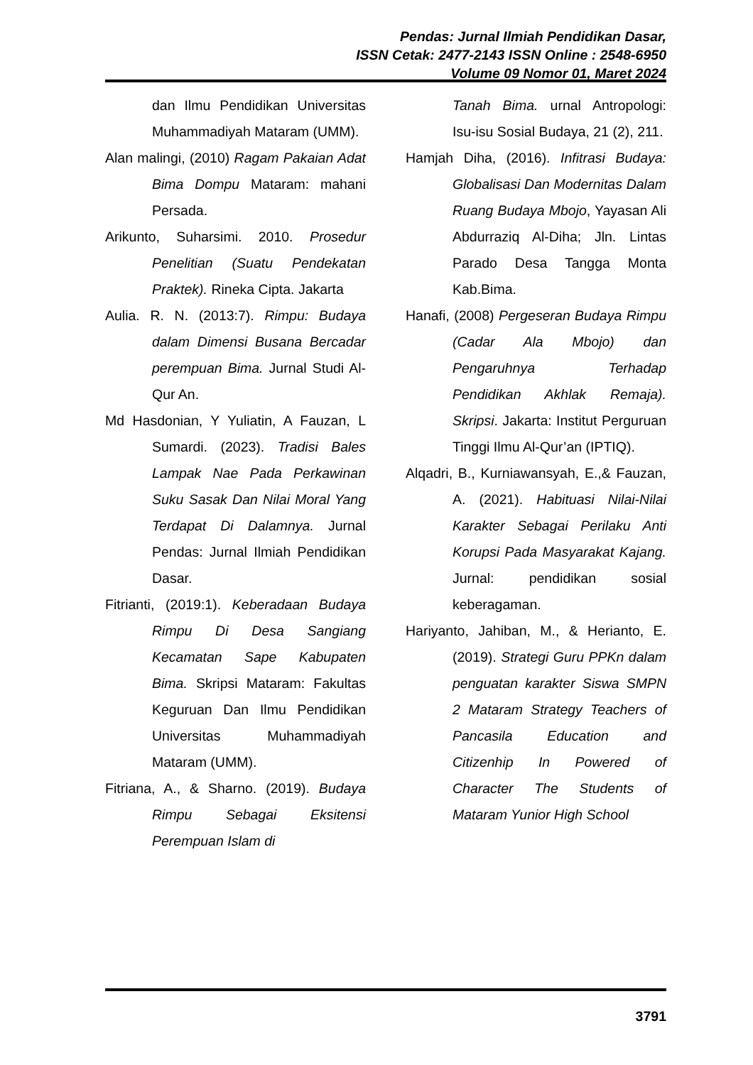Pendas: Jurnal Ilmiah Pendidikan Dasar,
ISSN Cetak: 2477-2143 ISSN Online : 2548-6950
Volume 09 Nomor 01, Maret 2024
dan Ilmu Pendidikan Universitas Muhammadiyah Mataram (UMM).
Alan malingi, (2010) Ragam Pakaian Adat Bima Dompu Mataram: mahani Persada.
Arikunto, Suharsimi. 2010. Prosedur Penelitian (Suatu Pendekatan Praktek). Rineka Cipta. Jakarta
Aulia. R. N. (2013:7). Rimpu: Budaya dalam Dimensi Busana Bercadar perempuan Bima. Jurnal Studi Al-Qur An.
Md Hasdonian, Y Yuliatin, A Fauzan, L Sumardi. (2023). Tradisi Bales Lampak Nae Pada Perkawinan Suku Sasak Dan Nilai Moral Yang Terdapat Di Dalamnya. Jurnal Pendas: Jurnal Ilmiah Pendidikan Dasar.
Fitrianti, (2019:1). Keberadaan Budaya Rimpu Di Desa Sangiang Kecamatan Sape Kabupaten Bima. Skripsi Mataram: Fakultas Keguruan Dan Ilmu Pendidikan Universitas Muhammadiyah Mataram (UMM).
Fitriana, A., & Sharno. (2019). Budaya Rimpu Sebagai Eksitensi Perempuan Islam di
Tanah Bima. urnal Antropologi: Isu-isu Sosial Budaya, 21 (2), 211.
Hamjah Diha, (2016). Infitrasi Budaya: Globalisasi Dan Modernitas Dalam Ruang Budaya Mbojo, Yayasan Ali Abdurraziq Al-Diha; Jln. Lintas Parado Desa Tangga Monta Kab.Bima.
Hanafi, (2008) Pergeseran Budaya Rimpu (Cadar Ala Mbojo) dan Pengaruhnya Terhadap Pendidikan Akhlak Remaja). Skripsi. Jakarta: Institut Perguruan Tinggi Ilmu Al-Qur’an (IPTIQ).
Alqadri, B., Kurniawansyah, E.,& Fauzan, A. (2021). Habituasi Nilai-Nilai Karakter Sebagai Perilaku Anti Korupsi Pada Masyarakat Kajang. Jurnal: pendidikan sosial keberagaman.
Hariyanto, Jahiban, M., & Herianto, E. (2019). Strategi Guru PPKn dalam penguatan karakter Siswa SMPN 2 Mataram Strategy Teachers of Pancasila Education and Citizenhip In Powered of Character The Students of Mataram Yunior High School
3791